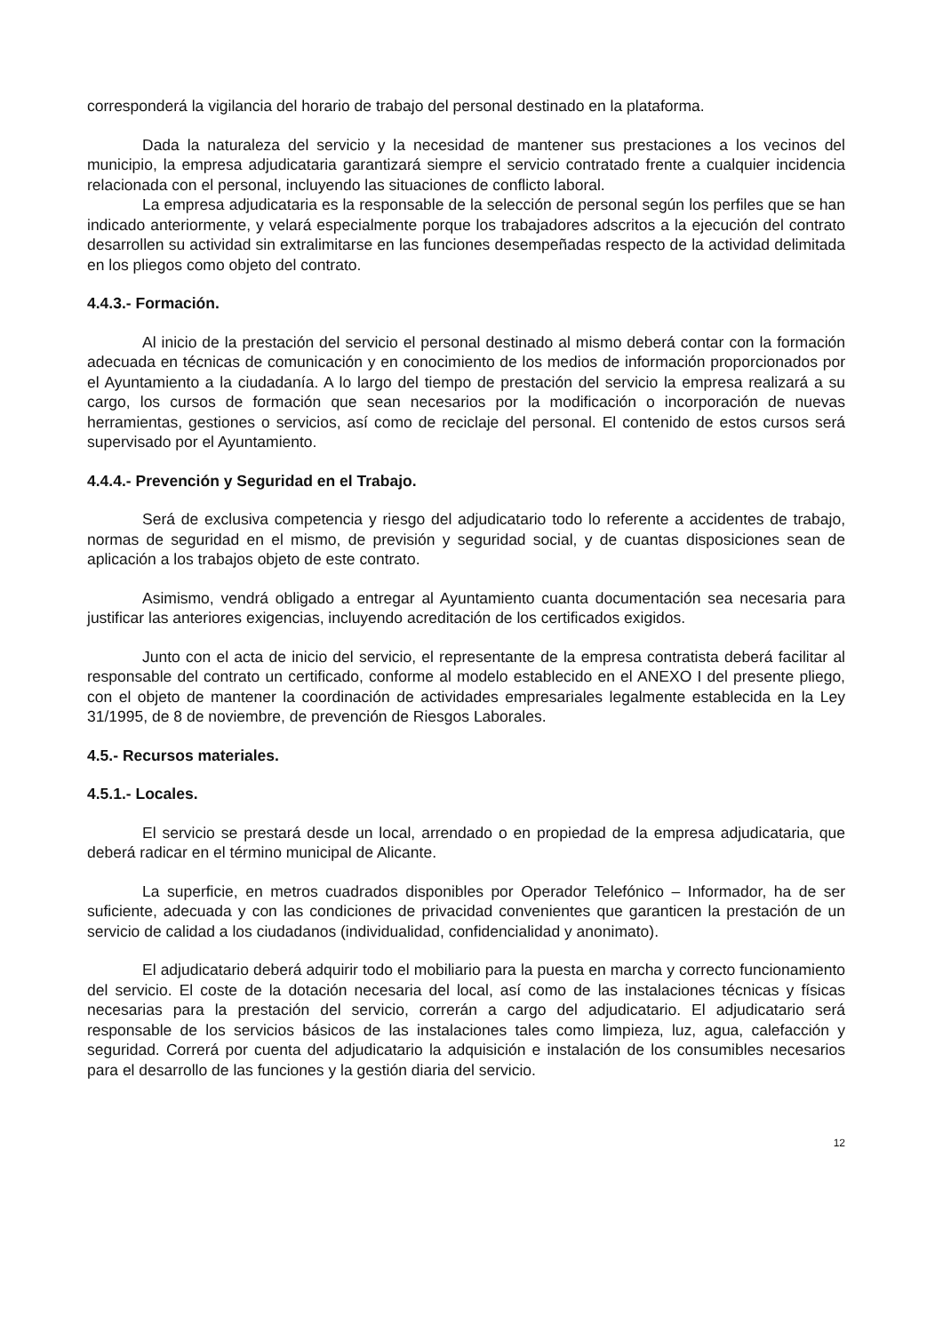corresponderá la vigilancia del horario de trabajo del personal destinado en la plataforma.
Dada la naturaleza del servicio y la necesidad de mantener sus prestaciones a los vecinos del municipio, la empresa adjudicataria garantizará siempre el servicio contratado frente a cualquier incidencia relacionada con el personal, incluyendo las situaciones de conflicto laboral.
La empresa adjudicataria es la responsable de la selección de personal según los perfiles que se han indicado anteriormente, y velará especialmente porque los trabajadores adscritos a la ejecución del contrato desarrollen su actividad sin extralimitarse en las funciones desempeñadas respecto de la actividad delimitada en los pliegos como objeto del contrato.
4.4.3.- Formación.
Al inicio de la prestación del servicio el personal destinado al mismo deberá contar con la formación adecuada en técnicas de comunicación y en conocimiento de los medios de información proporcionados por el Ayuntamiento a la ciudadanía. A lo largo del tiempo de prestación del servicio la empresa realizará a su cargo, los cursos de formación que sean necesarios por la modificación o incorporación de nuevas herramientas, gestiones o servicios, así como de reciclaje del personal. El contenido de estos cursos será supervisado por el Ayuntamiento.
4.4.4.- Prevención y Seguridad en el Trabajo.
Será de exclusiva competencia y riesgo del adjudicatario todo lo referente a accidentes de trabajo, normas de seguridad en el mismo, de previsión y seguridad social, y de cuantas disposiciones sean de aplicación a los trabajos objeto de este contrato.
Asimismo, vendrá obligado a entregar al Ayuntamiento cuanta documentación sea necesaria para justificar las anteriores exigencias, incluyendo acreditación de los certificados exigidos.
Junto con el acta de inicio del servicio, el representante de la empresa contratista deberá facilitar al responsable del contrato un certificado, conforme al modelo establecido en el ANEXO I del presente pliego, con el objeto de mantener la coordinación de actividades empresariales legalmente establecida en la Ley 31/1995, de 8 de noviembre, de prevención de Riesgos Laborales.
4.5.- Recursos materiales.
4.5.1.- Locales.
El servicio se prestará desde un local, arrendado o en propiedad de la empresa adjudicataria, que deberá radicar en el término municipal de Alicante.
La superficie, en metros cuadrados disponibles por Operador Telefónico – Informador, ha de ser suficiente, adecuada y con las condiciones de privacidad convenientes que garanticen la prestación de un servicio de calidad a los ciudadanos (individualidad, confidencialidad y anonimato).
El adjudicatario deberá adquirir todo el mobiliario para la puesta en marcha y correcto funcionamiento del servicio. El coste de la dotación necesaria del local, así como de las instalaciones técnicas y físicas necesarias para la prestación del servicio, correrán a cargo del adjudicatario. El adjudicatario será responsable de los servicios básicos de las instalaciones tales como limpieza, luz, agua, calefacción y seguridad. Correrá por cuenta del adjudicatario la adquisición e instalación de los consumibles necesarios para el desarrollo de las funciones y la gestión diaria del servicio.
12